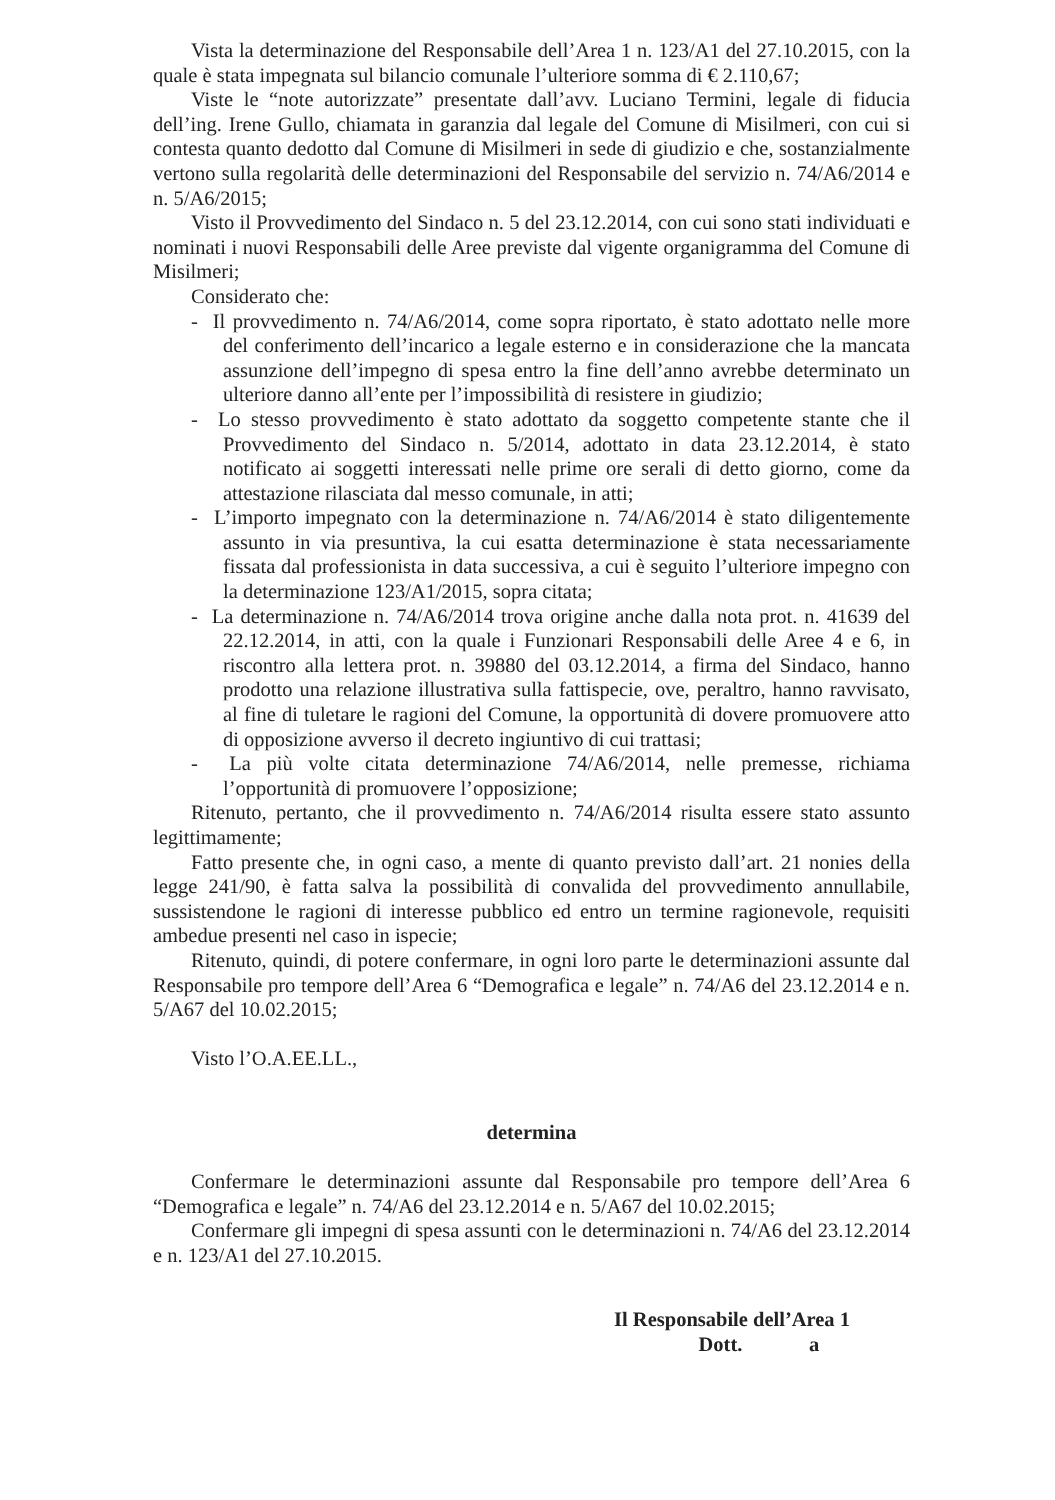Vista la determinazione del Responsabile dell’Area 1 n. 123/A1 del 27.10.2015, con la quale è stata impegnata sul bilancio comunale l’ulteriore somma di € 2.110,67;
Viste le “note autorizzate” presentate dall’avv. Luciano Termini, legale di fiducia dell’ing. Irene Gullo, chiamata in garanzia dal legale del Comune di Misilmeri, con cui si contesta quanto dedotto dal Comune di Misilmeri in sede di giudizio e che, sostanzialmente vertono sulla regolarità delle determinazioni del Responsabile del servizio n. 74/A6/2014 e n. 5/A6/2015;
Visto il Provvedimento del Sindaco n. 5 del 23.12.2014, con cui sono stati individuati e nominati i nuovi Responsabili delle Aree previste dal vigente organigramma del Comune di Misilmeri;
Considerato che:
- Il provvedimento n. 74/A6/2014, come sopra riportato, è stato adottato nelle more del conferimento dell’incarico a legale esterno e in considerazione che la mancata assunzione dell’impegno di spesa entro la fine dell’anno avrebbe determinato un ulteriore danno all’ente per l’impossibilità di resistere in giudizio;
- Lo stesso provvedimento è stato adottato da soggetto competente stante che il Provvedimento del Sindaco n. 5/2014, adottato in data 23.12.2014, è stato notificato ai soggetti interessati nelle prime ore serali di detto giorno, come da attestazione rilasciata dal messo comunale, in atti;
- L’importo impegnato con la determinazione n. 74/A6/2014 è stato diligentemente assunto in via presuntiva, la cui esatta determinazione è stata necessariamente fissata dal professionista in data successiva, a cui è seguito l’ulteriore impegno con la determinazione 123/A1/2015, sopra citata;
- La determinazione n. 74/A6/2014 trova origine anche dalla nota prot. n. 41639 del 22.12.2014, in atti, con la quale i Funzionari Responsabili delle Aree 4 e 6, in riscontro alla lettera prot. n. 39880 del 03.12.2014, a firma del Sindaco, hanno prodotto una relazione illustrativa sulla fattispecie, ove, peraltro, hanno ravvisato, al fine di tuletare le ragioni del Comune, la opportunità di dovere promuovere atto di opposizione avverso il decreto ingiuntivo di cui trattasi;
- La più volte citata determinazione 74/A6/2014, nelle premesse, richiama l’opportunità di promuovere l’opposizione;
Ritenuto, pertanto, che il provvedimento n. 74/A6/2014 risulta essere stato assunto legittimamente;
Fatto presente che, in ogni caso, a mente di quanto previsto dall’art. 21 nonies della legge 241/90, è fatta salva la possibilità di convalida del provvedimento annullabile, sussistendone le ragioni di interesse pubblico ed entro un termine ragionevole, requisiti ambedue presenti nel caso in ispecie;
Ritenuto, quindi, di potere confermare, in ogni loro parte le determinazioni assunte dal Responsabile pro tempore dell’Area 6 “Demografica e legale” n. 74/A6 del 23.12.2014 e n. 5/A67 del 10.02.2015;
Visto l’O.A.EE.LL.,
determina
Confermare le determinazioni assunte dal Responsabile pro tempore dell’Area 6 “Demografica e legale” n. 74/A6 del 23.12.2014 e n. 5/A67 del 10.02.2015;
Confermare gli impegni di spesa assunti con le determinazioni n. 74/A6 del 23.12.2014 e n. 123/A1 del 27.10.2015.
Il Responsabile dell’Area 1
Dott. a